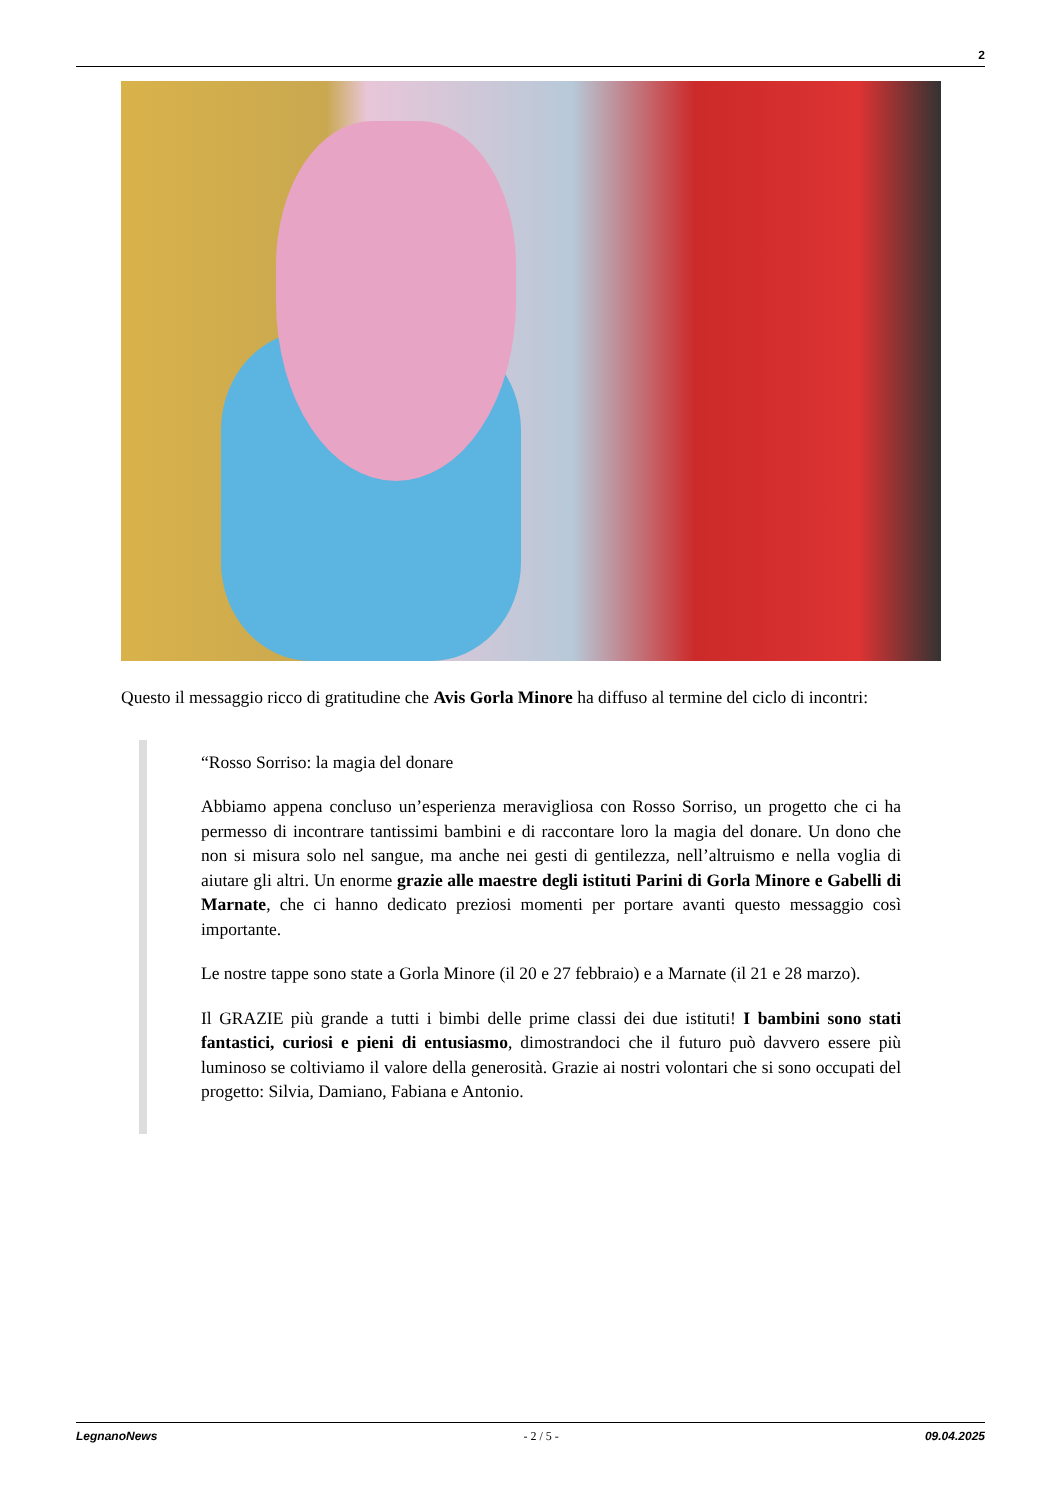2
Questo il messaggio ricco di gratitudine che Avis Gorla Minore ha diffuso al termine del ciclo di incontri:
“Rosso Sorriso: la magia del donare
Abbiamo appena concluso un’esperienza meravigliosa con Rosso Sorriso, un progetto che ci ha permesso di incontrare tantissimi bambini e di raccontare loro la magia del donare. Un dono che non si misura solo nel sangue, ma anche nei gesti di gentilezza, nell’altruismo e nella voglia di aiutare gli altri. Un enorme grazie alle maestre degli istituti Parini di Gorla Minore e Gabelli di Marnate, che ci hanno dedicato preziosi momenti per portare avanti questo messaggio così importante.
Le nostre tappe sono state a Gorla Minore (il 20 e 27 febbraio) e a Marnate (il 21 e 28 marzo).
Il GRAZIE più grande a tutti i bimbi delle prime classi dei due istituti! I bambini sono stati fantastici, curiosi e pieni di entusiasmo, dimostrandoci che il futuro può davvero essere più luminoso se coltiviamo il valore della generosità. Grazie ai nostri volontari che si sono occupati del progetto: Silvia, Damiano, Fabiana e Antonio.
LegnanoNews - 2 / 5 - 09.04.2025